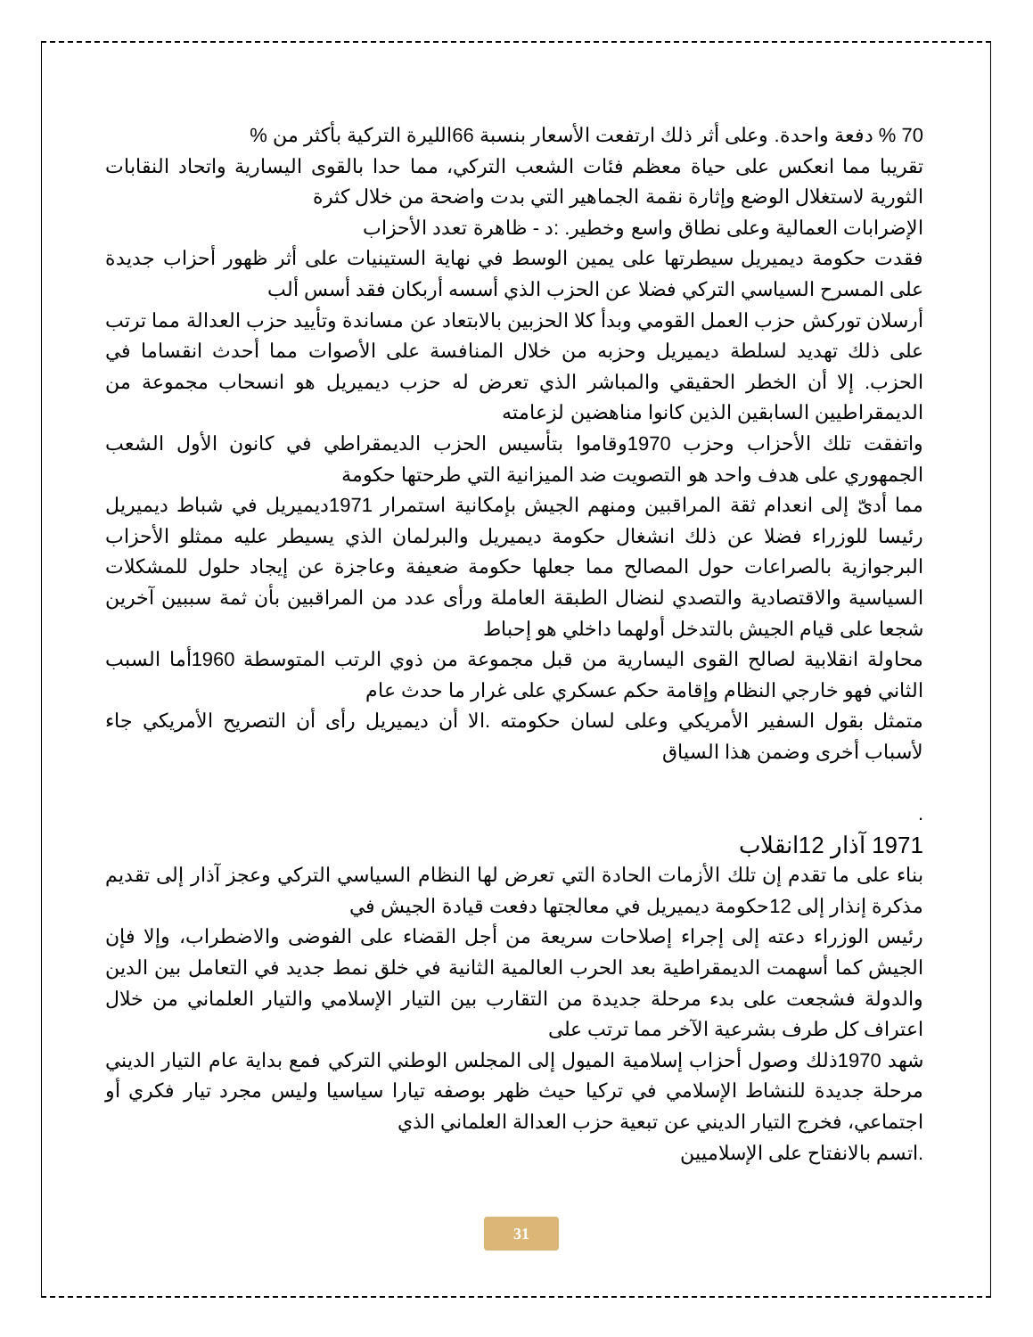70 % دفعة واحدة. وعلى أثر ذلك ارتفعت الأسعار بنسبة 66الليرة التركية بأكثر من %
تقريبا مما انعكس على حياة معظم فئات الشعب التركي، مما حدا بالقوى اليسارية واتحاد النقابات الثورية لاستغلال الوضع وإثارة نقمة الجماهير التي بدت واضحة من خلال كثرة
الإضرابات العمالية وعلى نطاق واسع وخطير. :د - ظاهرة تعدد الأحزاب
فقدت حكومة ديميريل سيطرتها على يمين الوسط في نهاية الستينيات على أثر ظهور أحزاب جديدة على المسرح السياسي التركي فضلا عن الحزب الذي أسسه أربكان فقد أسس ألب
أرسلان توركش حزب العمل القومي وبدأ كلا الحزبين بالابتعاد عن مساندة وتأييد حزب العدالة مما ترتب على ذلك تهديد لسلطة ديميريل وحزبه من خلال المنافسة على الأصوات مما أحدث انقساما في الحزب. إلا أن الخطر الحقيقي والمباشر الذي تعرض له حزب ديميريل هو انسحاب مجموعة من الديمقراطيين السابقين الذين كانوا مناهضين لزعامته
واتفقت تلك الأحزاب وحزب 1970وقاموا بتأسيس الحزب الديمقراطي في كانون الأول الشعب الجمهوري على هدف واحد هو التصويت ضد الميزانية التي طرحتها حكومة
مما أدىّ إلى انعدام ثقة المراقبين ومنهم الجيش بإمكانية استمرار 1971ديميريل في شباط ديميريل رئيسا للوزراء فضلا عن ذلك انشغال حكومة ديميريل والبرلمان الذي يسيطر عليه ممثلو الأحزاب البرجوازية بالصراعات حول المصالح مما جعلها حكومة ضعيفة وعاجزة عن إيجاد حلول للمشكلات السياسية والاقتصادية والتصدي لنضال الطبقة العاملة ورأى عدد من المراقبين بأن ثمة سببين آخرين شجعا على قيام الجيش بالتدخل أولهما داخلي هو إحباط
محاولة انقلابية لصالح القوى اليسارية من قبل مجموعة من ذوي الرتب المتوسطة 1960أما السبب الثاني فهو خارجي النظام وإقامة حكم عسكري على غرار ما حدث عام
متمثل بقول السفير الأمريكي وعلى لسان حكومته .الا أن ديميريل رأى أن التصريح الأمريكي جاء لأسباب أخرى وضمن هذا السياق
.
1971 آذار 12انقلاب
بناء على ما تقدم إن تلك الأزمات الحادة التي تعرض لها النظام السياسي التركي وعجز آذار إلى تقديم مذكرة إنذار إلى 12حكومة ديميريل في معالجتها دفعت قيادة الجيش في
رئيس الوزراء دعته إلى إجراء إصلاحات سريعة من أجل القضاء على الفوضى والاضطراب، وإلا فإن الجيش كما أسهمت الديمقراطية بعد الحرب العالمية الثانية في خلق نمط جديد في التعامل بين الدين والدولة فشجعت على بدء مرحلة جديدة من التقارب بين التيار الإسلامي والتيار العلماني من خلال اعتراف كل طرف بشرعية الآخر مما ترتب على
شهد 1970ذلك وصول أحزاب إسلامية الميول إلى المجلس الوطني التركي فمع بداية عام التيار الديني مرحلة جديدة للنشاط الإسلامي في تركيا حيث ظهر بوصفه تيارا سياسيا وليس مجرد تيار فكري أو اجتماعي، فخرج التيار الديني عن تبعية حزب العدالة العلماني الذي
.اتسم بالانفتاح على الإسلاميين
31